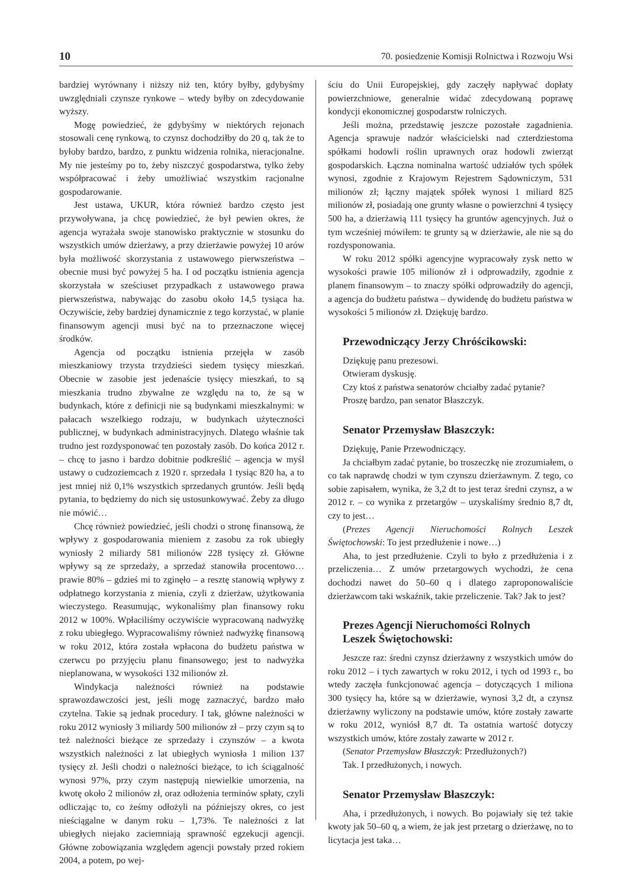10 70. posiedzenie Komisji Rolnictwa i Rozwoju Wsi
bardziej wyrównany i niższy niż ten, który byłby, gdybyśmy uwzględniali czynsze rynkowe – wtedy byłby on zdecydowanie wyższy.
Mogę powiedzieć, że gdybyśmy w niektórych rejonach stosowali cenę rynkową, to czynsz dochodziłby do 20 q, tak że to byłoby bardzo, bardzo, z punktu widzenia rolnika, nieracjonalne. My nie jesteśmy po to, żeby niszczyć gospodarstwa, tylko żeby współpracować i żeby umożliwiać wszystkim racjonalne gospodarowanie.
Jest ustawa, UKUR, która również bardzo często jest przywoływana, ja chcę powiedzieć, że był pewien okres, że agencja wyrażała swoje stanowisko praktycznie w stosunku do wszystkich umów dzierżawy, a przy dzierżawie powyżej 10 arów była możliwość skorzystania z ustawowego pierwszeństwa – obecnie musi być powyżej 5 ha. I od początku istnienia agencja skorzystała w sześciuset przypadkach z ustawowego prawa pierwszeństwa, nabywając do zasobu około 14,5 tysiąca ha. Oczywiście, żeby bardziej dynamicznie z tego korzystać, w planie finansowym agencji musi być na to przeznaczone więcej środków.
Agencja od początku istnienia przejęła w zasób mieszkaniowy trzysta trzydzieści siedem tysięcy mieszkań. Obecnie w zasobie jest jedenaście tysięcy mieszkań, to są mieszkania trudno zbywalne ze względu na to, że są w budynkach, które z definicji nie są budynkami mieszkalnymi: w pałacach wszelkiego rodzaju, w budynkach użyteczności publicznej, w budynkach administracyjnych. Dlatego właśnie tak trudno jest rozdysponować ten pozostały zasób. Do końca 2012 r. – chcę to jasno i bardzo dobitnie podkreślić – agencja w myśl ustawy o cudzoziemcach z 1920 r. sprzedała 1 tysiąc 820 ha, a to jest mniej niż 0,1% wszystkich sprzedanych gruntów. Jeśli będą pytania, to będziemy do nich się ustosunkowywać. Żeby za długo nie mówić…
Chcę również powiedzieć, jeśli chodzi o stronę finansową, że wpływy z gospodarowania mieniem z zasobu za rok ubiegły wyniosły 2 miliardy 581 milionów 228 tysięcy zł. Główne wpływy są ze sprzedaży, a sprzedaż stanowiła procentowo… prawie 80% – gdzieś mi to zginęło – a resztę stanowią wpływy z odpłatnego korzystania z mienia, czyli z dzierżaw, użytkowania wieczystego. Reasumując, wykonaliśmy plan finansowy roku 2012 w 100%. Wpłaciliśmy oczywiście wypracowaną nadwyżkę z roku ubiegłego. Wypracowaliśmy również nadwyżkę finansową w roku 2012, która została wpłacona do budżetu państwa w czerwcu po przyjęciu planu finansowego; jest to nadwyżka nieplanowana, w wysokości 132 milionów zł.
Windykacja należności również na podstawie sprawozdawczości jest, jeśli mogę zaznaczyć, bardzo mało czytelna. Takie są jednak procedury. I tak, główne należności w roku 2012 wyniosły 3 miliardy 500 milionów zł – przy czym są to też należności bieżące ze sprzedaży i czynszów – a kwota wszystkich należności z lat ubiegłych wyniosła 1 milion 137 tysięcy zł. Jeśli chodzi o należności bieżące, to ich ściągalność wynosi 97%, przy czym następują niewielkie umorzenia, na kwotę około 2 milionów zł, oraz odłożenia terminów spłaty, czyli odliczając to, co żeśmy odłożyli na późniejszy okres, co jest nieściągalne w danym roku – 1,73%. Te należności z lat ubiegłych niejako zaciemniają sprawność egzekucji agencji. Główne zobowiązania względem agencji powstały przed rokiem 2004, a potem, po wej-
ściu do Unii Europejskiej, gdy zaczęły napływać dopłaty powierzchniowe, generalnie widać zdecydowaną poprawę kondycji ekonomicznej gospodarstw rolniczych.
Jeśli można, przedstawię jeszcze pozostałe zagadnienia. Agencja sprawuje nadzór właścicielski nad czterdziestoma spółkami hodowli roślin uprawnych oraz hodowli zwierząt gospodarskich. Łączna nominalna wartość udziałów tych spółek wynosi, zgodnie z Krajowym Rejestrem Sądowniczym, 531 milionów zł; łączny majątek spółek wynosi 1 miliard 825 milionów zł, posiadają one grunty własne o powierzchni 4 tysięcy 500 ha, a dzierżawią 111 tysięcy ha gruntów agencyjnych. Już o tym wcześniej mówiłem: te grunty są w dzierżawie, ale nie są do rozdysponowania.
W roku 2012 spółki agencyjne wypracowały zysk netto w wysokości prawie 105 milionów zł i odprowadziły, zgodnie z planem finansowym – to znaczy spółki odprowadziły do agencji, a agencja do budżetu państwa – dywidendę do budżetu państwa w wysokości 5 milionów zł. Dziękuję bardzo.
Przewodniczący Jerzy Chróścikowski:
Dziękuję panu prezesowi.
Otwieram dyskusję.
Czy ktoś z państwa senatorów chciałby zadać pytanie?
Proszę bardzo, pan senator Błaszczyk.
Senator Przemysław Błaszczyk:
Dziękuję, Panie Przewodniczący.
Ja chciałbym zadać pytanie, bo troszeczkę nie zrozumiałem, o co tak naprawdę chodzi w tym czynszu dzierżawnym. Z tego, co sobie zapisałem, wynika, że 3,2 dt to jest teraz średni czynsz, a w 2012 r. – co wynika z przetargów – uzyskaliśmy średnio 8,7 dt, czy to jest…
(Prezes Agencji Nieruchomości Rolnych Leszek Świętochowski: To jest przedłużenie i nowe…)
Aha, to jest przedłużenie. Czyli to było z przedłużenia i z przeliczenia… Z umów przetargowych wychodzi, że cena dochodzi nawet do 50–60 q i dlatego zaproponowaliście dzierżawcom taki wskaźnik, takie przeliczenie. Tak? Jak to jest?
Prezes Agencji Nieruchomości Rolnych
Leszek Świętochowski:
Jeszcze raz: średni czynsz dzierżawny z wszystkich umów do roku 2012 – i tych zawartych w roku 2012, i tych od 1993 r., bo wtedy zaczęła funkcjonować agencja – dotyczących 1 miliona 300 tysięcy ha, które są w dzierżawie, wynosi 3,2 dt, a czynsz dzierżawny wyliczony na podstawie umów, które zostały zawarte w roku 2012, wyniósł 8,7 dt. Ta ostatnia wartość dotyczy wszystkich umów, które zostały zawarte w 2012 r.
(Senator Przemysław Błaszczyk: Przedłużonych?)
Tak. I przedłużonych, i nowych.
Senator Przemysław Błaszczyk:
Aha, i przedłużonych, i nowych. Bo pojawiały się też takie kwoty jak 50–60 q, a wiem, że jak jest przetarg o dzierżawę, no to licytacja jest taka…